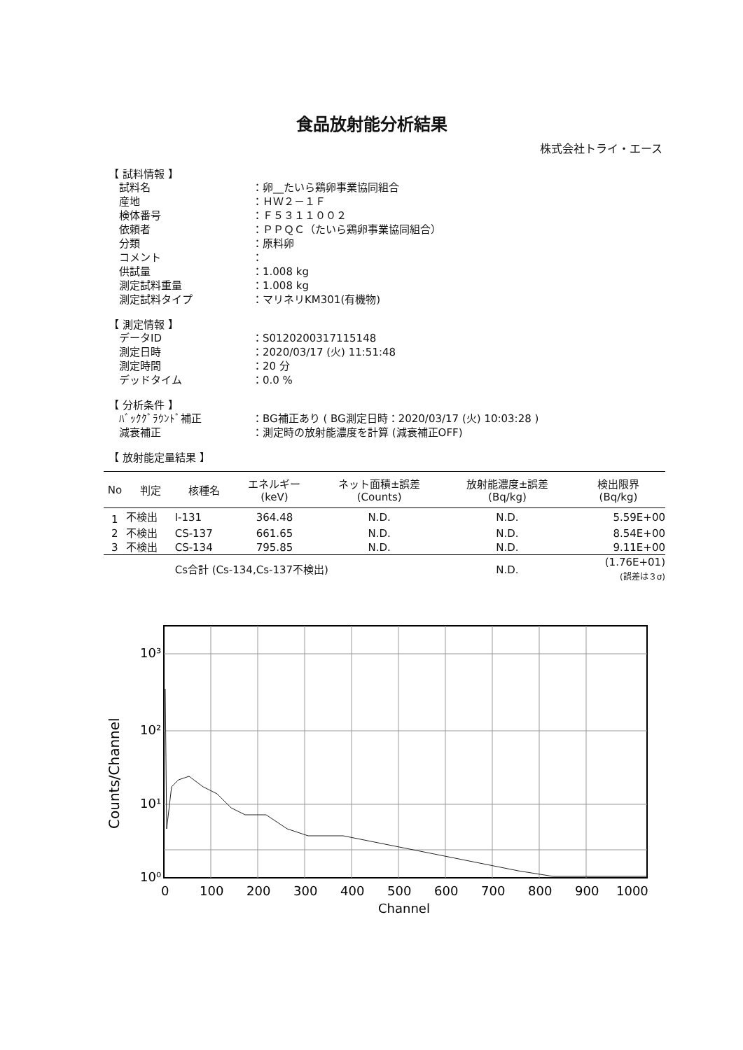食品放射能分析結果
株式会社トライ・エース
【 試料情報 】
試料名 ：卵__たいら鶏卵事業協同組合
産地 ：ＨＷ２－１Ｆ
検体番号 ：Ｆ５３１１００２
依頼者 ：ＰＰＱＣ（たいら鶏卵事業協同組合）
分類 ：原料卵
コメント ：
供試量 ：1.008 kg
測定試料重量 ：1.008 kg
測定試料タイプ ：マリネリKM301(有機物)
【 測定情報 】
データID ：S0120200317115148
測定日時 ：2020/03/17 (火) 11:51:48
測定時間 ：20 分
デッドタイム ：0.0 %
【 分析条件 】
ﾊﾞｯｸｸﾞﾗｳﾝﾄﾞ補正 ：BG補正あり ( BG測定日時：2020/03/17 (火) 10:03:28 )
減衰補正 ：測定時の放射能濃度を計算 (減衰補正OFF)
【 放射能定量結果 】
| No | 判定 | 核種名 | エネルギー (keV) | ネット面積±誤差 (Counts) | 放射能濃度±誤差 (Bq/kg) | 検出限界 (Bq/kg) |
| --- | --- | --- | --- | --- | --- | --- |
| 1 | 不検出 | I-131 | 364.48 | N.D. | N.D. | 5.59E+00 |
| 2 | 不検出 | CS-137 | 661.65 | N.D. | N.D. | 8.54E+00 |
| 3 | 不検出 | CS-134 | 795.85 | N.D. | N.D. | 9.11E+00 |
| | | Cs合計 (Cs-134,Cs-137不検出) | | | N.D. | (1.76E+01) (誤差は３σ) |
10³
10²
10¹
10⁰
0
100
200
300
400
500
600
700
800
900
1000
Channel
Counts/Channel